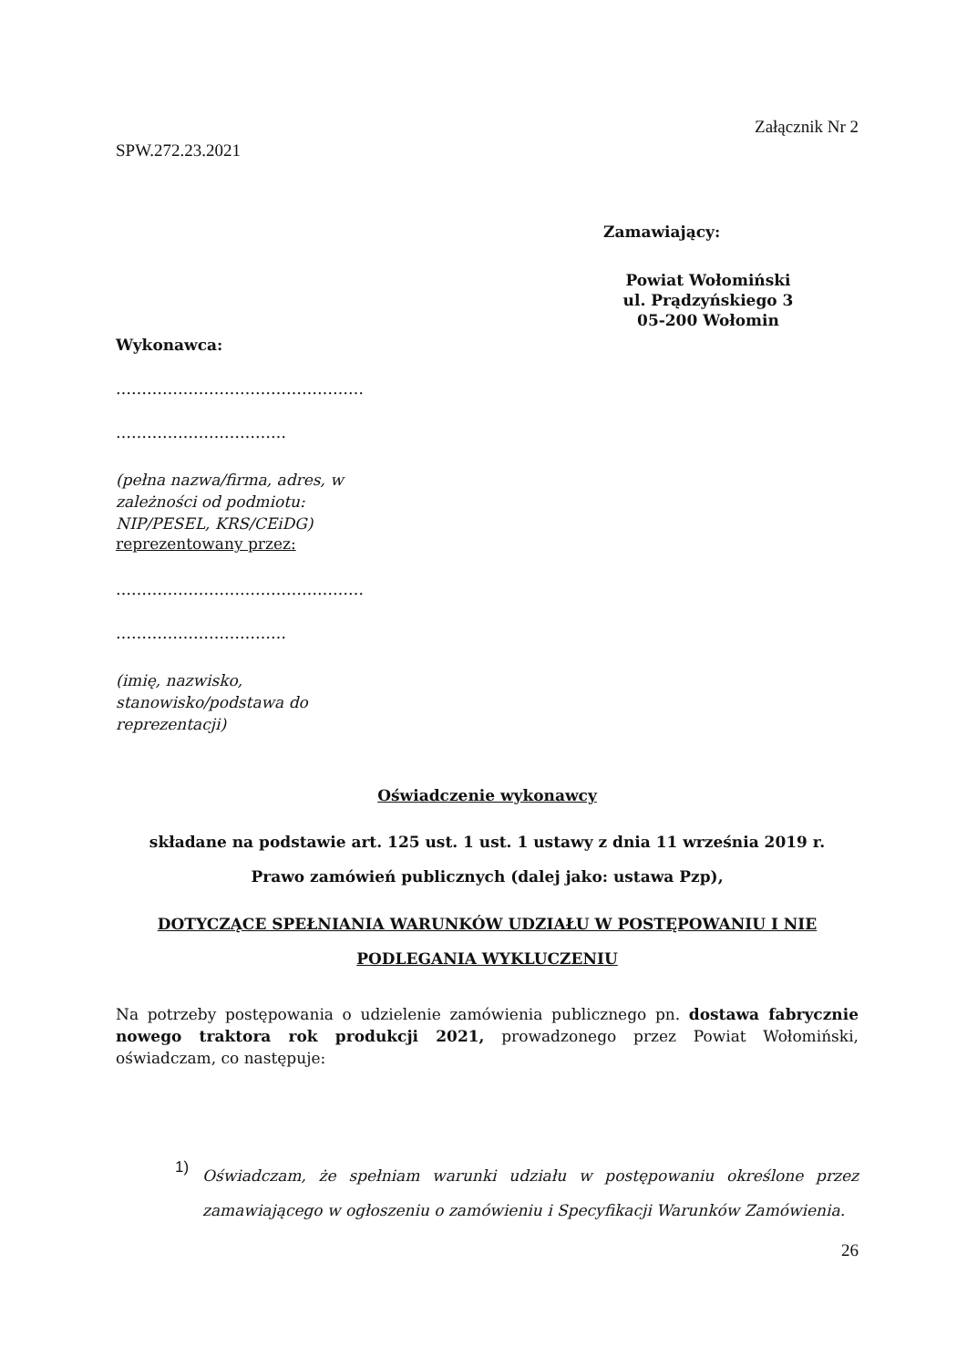Załącznik Nr 2
SPW.272.23.2021
Zamawiający:
Powiat Wołomiński
ul. Prądzyńskiego 3
05-200 Wołomin
Wykonawca:
…………………………………………
……………………………
(pełna nazwa/firma, adres, w
zależności od podmiotu:
NIP/PESEL, KRS/CEiDG)
reprezentowany przez:
…………………………………………
……………………………
(imię, nazwisko,
stanowisko/podstawa do
reprezentacji)
Oświadczenie wykonawcy
składane na podstawie art. 125 ust. 1 ust. 1 ustawy z dnia 11 września 2019 r.
Prawo zamówień publicznych (dalej jako: ustawa Pzp),
DOTYCZĄCE SPEŁNIANIA WARUNKÓW UDZIAŁU W POSTĘPOWANIU I NIE
PODLEGANIA WYKLUCZENIU
Na potrzeby postępowania o udzielenie zamówienia publicznego pn. dostawa fabrycznie nowego traktora rok produkcji 2021, prowadzonego przez Powiat Wołomiński, oświadczam, co następuje:
1)
Oświadczam, że spełniam warunki udziału w postępowaniu określone przez zamawiającego w ogłoszeniu o zamówieniu i Specyfikacji Warunków Zamówienia.
26